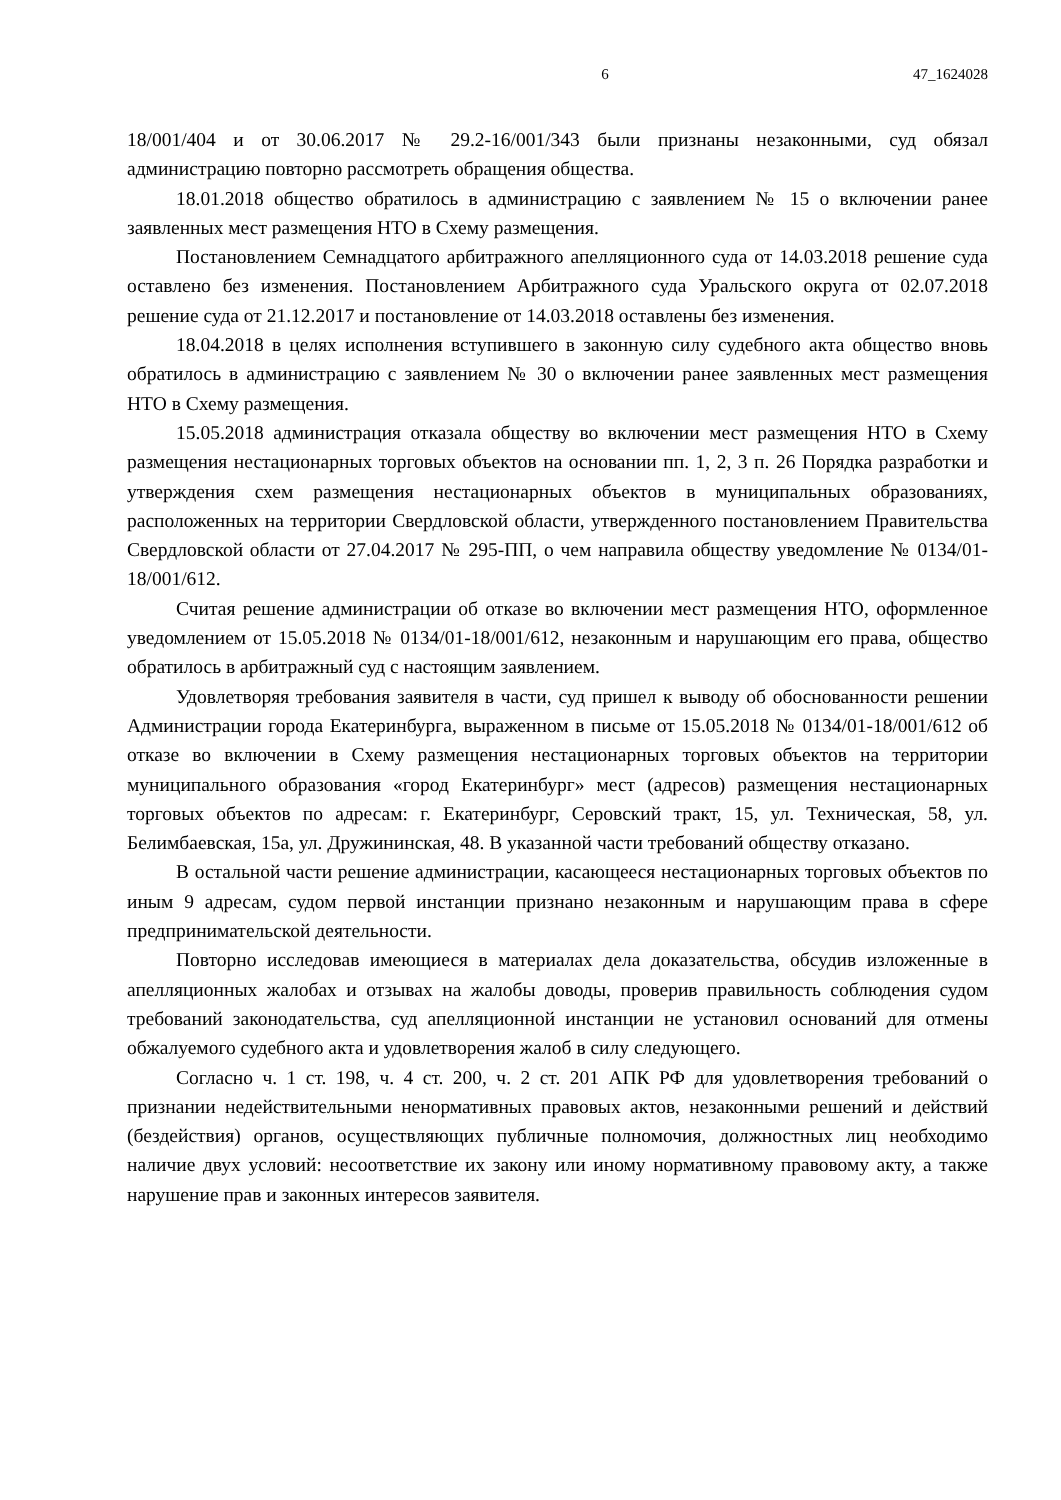6 47_1624028
18/001/404 и от 30.06.2017 № 29.2-16/001/343 были признаны незаконными, суд обязал администрацию повторно рассмотреть обращения общества.
18.01.2018 общество обратилось в администрацию с заявлением № 15 о включении ранее заявленных мест размещения НТО в Схему размещения.
Постановлением Семнадцатого арбитражного апелляционного суда от 14.03.2018 решение суда оставлено без изменения. Постановлением Арбитражного суда Уральского округа от 02.07.2018 решение суда от 21.12.2017 и постановление от 14.03.2018 оставлены без изменения.
18.04.2018 в целях исполнения вступившего в законную силу судебного акта общество вновь обратилось в администрацию с заявлением № 30 о включении ранее заявленных мест размещения НТО в Схему размещения.
15.05.2018 администрация отказала обществу во включении мест размещения НТО в Схему размещения нестационарных торговых объектов на основании пп. 1, 2, 3 п. 26 Порядка разработки и утверждения схем размещения нестационарных объектов в муниципальных образованиях, расположенных на территории Свердловской области, утвержденного постановлением Правительства Свердловской области от 27.04.2017 № 295-ПП, о чем направила обществу уведомление № 0134/01-18/001/612.
Считая решение администрации об отказе во включении мест размещения НТО, оформленное уведомлением от 15.05.2018 № 0134/01-18/001/612, незаконным и нарушающим его права, общество обратилось в арбитражный суд с настоящим заявлением.
Удовлетворяя требования заявителя в части, суд пришел к выводу об обоснованности решении Администрации города Екатеринбурга, выраженном в письме от 15.05.2018 № 0134/01-18/001/612 об отказе во включении в Схему размещения нестационарных торговых объектов на территории муниципального образования «город Екатеринбург» мест (адресов) размещения нестационарных торговых объектов по адресам: г. Екатеринбург, Серовский тракт, 15, ул. Техническая, 58, ул. Белимбаевская, 15а, ул. Дружининская, 48. В указанной части требований обществу отказано.
В остальной части решение администрации, касающееся нестационарных торговых объектов по иным 9 адресам, судом первой инстанции признано незаконным и нарушающим права в сфере предпринимательской деятельности.
Повторно исследовав имеющиеся в материалах дела доказательства, обсудив изложенные в апелляционных жалобах и отзывах на жалобы доводы, проверив правильность соблюдения судом требований законодательства, суд апелляционной инстанции не установил оснований для отмены обжалуемого судебного акта и удовлетворения жалоб в силу следующего.
Согласно ч. 1 ст. 198, ч. 4 ст. 200, ч. 2 ст. 201 АПК РФ для удовлетворения требований о признании недействительными ненормативных правовых актов, незаконными решений и действий (бездействия) органов, осуществляющих публичные полномочия, должностных лиц необходимо наличие двух условий: несоответствие их закону или иному нормативному правовому акту, а также нарушение прав и законных интересов заявителя.